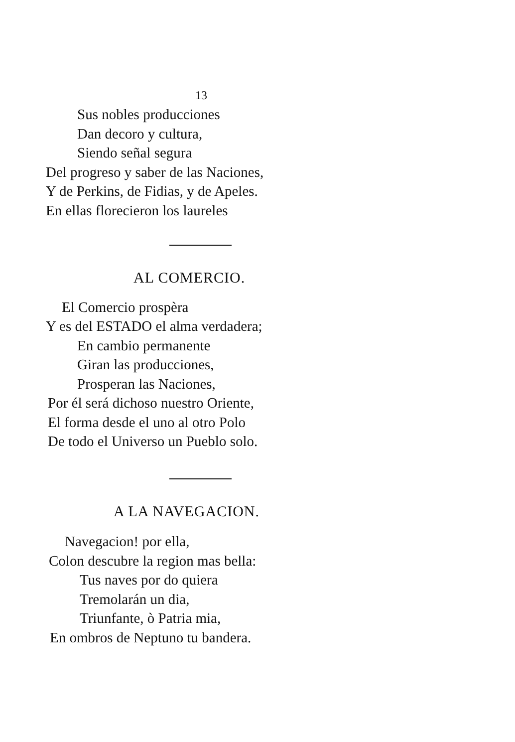13
Sus nobles producciones
Dan decoro y cultura,
Siendo señal segura
Del progreso y saber de las Naciones,
Y de Perkins, de Fidias, y de Apeles.
En ellas florecieron los laureles
AL COMERCIO.
El Comercio prospèra
Y es del ESTADO el alma verdadera;
En cambio permanente
Giran las producciones,
Prosperan las Naciones,
Por él será dichoso nuestro Oriente,
El forma desde el uno al otro Polo
De todo el Universo un Pueblo solo.
A LA NAVEGACION.
Navegacion! por ella,
Colon descubre la region mas bella:
Tus naves por do quiera
Tremolarán un dia,
Triunfante, ò Patria mia,
En ombros de Neptuno tu bandera.